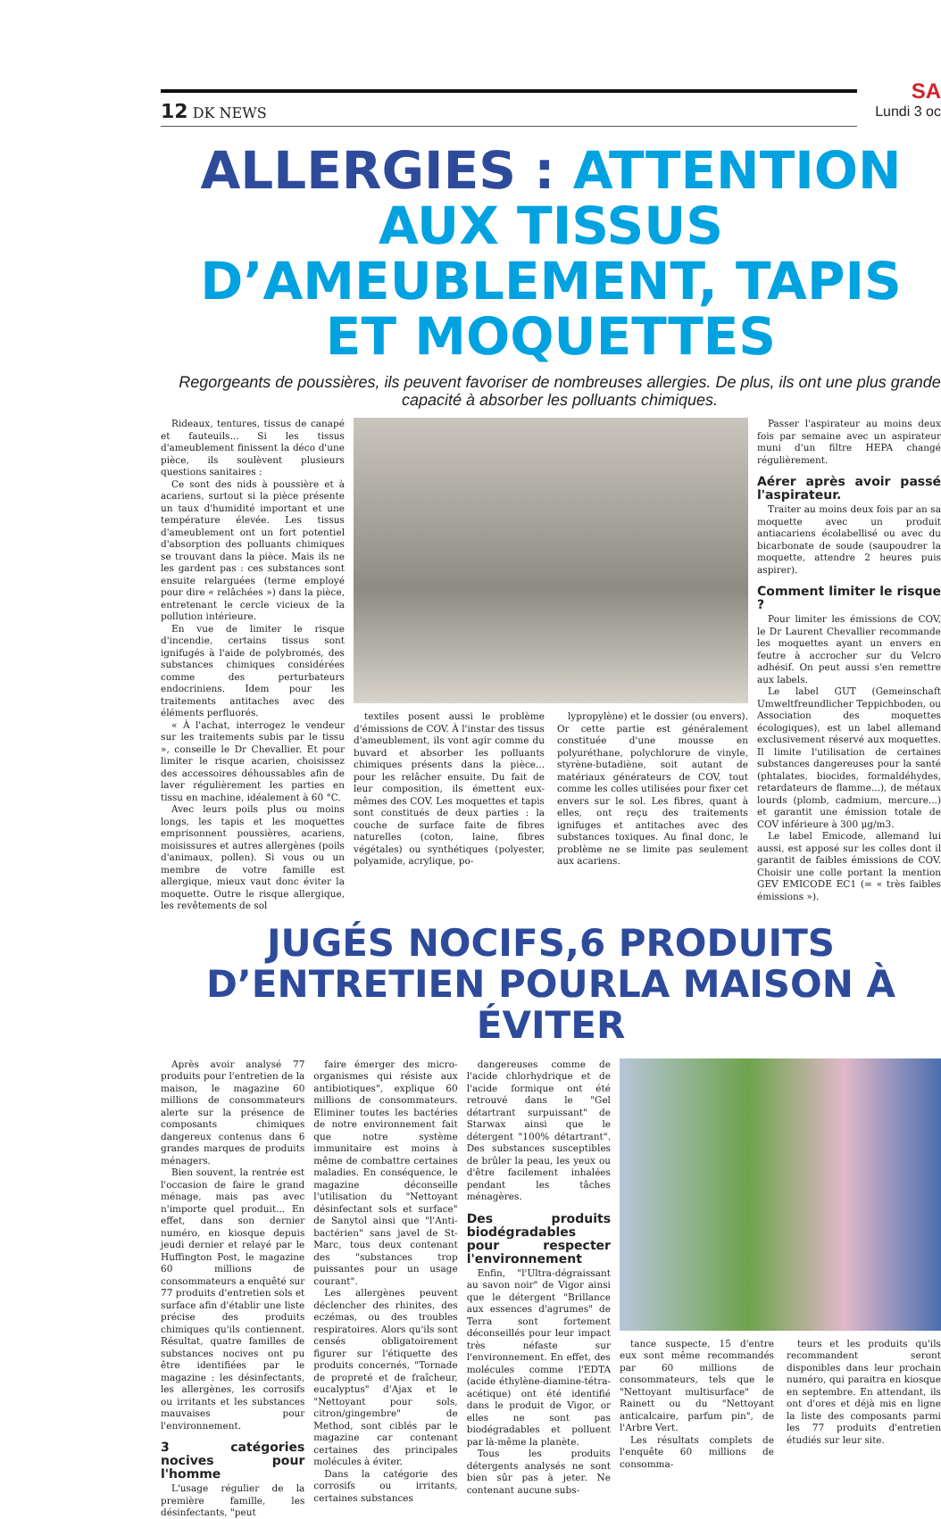12 DK NEWS
SA
Lundi 3 oc
ALLERGIES : ATTENTION AUX TISSUS D’AMEUBLEMENT, TAPIS ET MOQUETTES
Regorgeants de poussières, ils peuvent favoriser de nombreuses allergies. De plus, ils ont une plus grande capacité à absorber les polluants chimiques.
Rideaux, tentures, tissus de canapé et fauteuils... Si les tissus d'ameublement finissent la déco d'une pièce, ils soulèvent plusieurs questions sanitaires :
Ce sont des nids à poussière et à acariens, surtout si la pièce présente un taux d'humidité important et une température élevée. Les tissus d'ameublement ont un fort potentiel d'absorption des polluants chimiques se trouvant dans la pièce. Mais ils ne les gardent pas : ces substances sont ensuite relarguées (terme employé pour dire « relâchées ») dans la pièce, entretenant le cercle vicieux de la pollution intérieure.
En vue de limiter le risque d'incendie, certains tissus sont ignifugés à l'aide de polybromés, des substances chimiques considérées comme des perturbateurs endocriniens. Idem pour les traitements antitaches avec des éléments perfluorés.
« À l'achat, interrogez le vendeur sur les traitements subis par le tissu », conseille le Dr Chevallier. Et pour limiter le risque acarien, choisissez des accessoires déhoussables afin de laver régulièrement les parties en tissu en machine, idéalement à 60 °C.
Avec leurs poils plus ou moins longs, les tapis et les moquettes emprisonnent poussières, acariens, moisissures et autres allergènes (poils d'animaux, pollen). Si vous ou un membre de votre famille est allergique, mieux vaut donc éviter la moquette. Outre le risque allergique, les revêtements de sol
textiles posent aussi le problème d'émissions de COV. À l'instar des tissus d'ameublement, ils vont agir comme du buvard et absorber les polluants chimiques présents dans la pièce... pour les relâcher ensuite. Du fait de leur composition, ils émettent eux-mêmes des COV. Les moquettes et tapis sont constitués de deux parties : la couche de surface faite de fibres naturelles (coton, laine, fibres végétales) ou synthétiques (polyester, polyamide, acrylique, po-
lypropylène) et le dossier (ou envers). Or cette partie est généralement constituée d'une mousse en polyuréthane, polychlorure de vinyle, styrène-butadiène, soit autant de matériaux générateurs de COV, tout comme les colles utilisées pour fixer cet envers sur le sol. Les fibres, quant à elles, ont reçu des traitements ignifuges et antitaches avec des substances toxiques. Au final donc, le problème ne se limite pas seulement aux acariens.
Passer l'aspirateur au moins deux fois par semaine avec un aspirateur muni d'un filtre HEPA changé régulièrement.
Aérer après avoir passé l'aspirateur.
Traiter au moins deux fois par an sa moquette avec un produit antiacariens écolabellisé ou avec du bicarbonate de soude (saupoudrer la moquette, attendre 2 heures puis aspirer).
Comment limiter le risque ?
Pour limiter les émissions de COV, le Dr Laurent Chevallier recommande les moquettes ayant un envers en feutre à accrocher sur du Velcro adhésif. On peut aussi s'en remettre aux labels.
Le label GUT (Gemeinschaft Umweltfreundlicher Teppichboden, ou Association des moquettes écologiques), est un label allemand exclusivement réservé aux moquettes. Il limite l'utilisation de certaines substances dangereuses pour la santé (phtalates, biocides, formaldéhydes, retardateurs de flamme...), de métaux lourds (plomb, cadmium, mercure...) et garantit une émission totale de COV inférieure à 300 μg/m3.
Le label Emicode, allemand lui aussi, est apposé sur les colles dont il garantit de faibles émissions de COV. Choisir une colle portant la mention GEV EMICODE EC1 (= « très faibles émissions »).
JUGÉS NOCIFS,6 PRODUITS D’ENTRETIEN POURLA MAISON À ÉVITER
Après avoir analysé 77 produits pour l'entretien de la maison, le magazine 60 millions de consommateurs alerte sur la présence de composants chimiques dangereux contenus dans 6 grandes marques de produits ménagers.
Bien souvent, la rentrée est l'occasion de faire le grand ménage, mais pas avec n'importe quel produit... En effet, dans son dernier numéro, en kiosque depuis jeudi dernier et relayé par le Huffington Post, le magazine 60 millions de consommateurs a enquêté sur 77 produits d'entretien sols et surface afin d'établir une liste précise des produits chimiques qu'ils contiennent. Résultat, quatre familles de substances nocives ont pu être identifiées par le magazine : les désinfectants, les allergènes, les corrosifs ou irritants et les substances mauvaises pour l'environnement.
3 catégories nocives pour l'homme
L'usage régulier de la première famille, les désinfectants, "peut
faire émerger des micro-organismes qui résiste aux antibiotiques", explique 60 millions de consommateurs. Eliminer toutes les bactéries de notre environnement fait que notre système immunitaire est moins à même de combattre certaines maladies. En conséquence, le magazine déconseille l'utilisation du "Nettoyant désinfectant sols et surface" de Sanytol ainsi que "l'Anti-bactérien" sans javel de St-Marc, tous deux contenant des "substances trop puissantes pour un usage courant".
Les allergènes peuvent déclencher des rhinites, des eczémas, ou des troubles respiratoires. Alors qu'ils sont censés obligatoirement figurer sur l'étiquette des produits concernés, "Tornade de propreté et de fraîcheur, eucalyptus" d'Ajax et le "Nettoyant pour sols, citron/gingembre" de Method, sont ciblés par le magazine car contenant certaines des principales molécules à éviter.
Dans la catégorie des corrosifs ou irritants, certaines substances
dangereuses comme de l'acide chlorhydrique et de l'acide formique ont été retrouvé dans le "Gel détartrant surpuissant" de Starwax ainsi que le détergent "100% détartrant". Des substances susceptibles de brûler la peau, les yeux ou d'être facilement inhalées pendant les tâches ménagères.
Des produits biodégradables pour respecter l'environnement
Enfin, "l'Ultra-dégraissant au savon noir" de Vigor ainsi que le détergent "Brillance aux essences d'agrumes" de Terra sont fortement déconseillés pour leur impact très néfaste sur l'environnement. En effet, des molécules comme l'EDTA (acide éthylène-diamine-tétra-acétique) ont été identifié dans le produit de Vigor, or elles ne sont pas biodégradables et polluent par là-même la planète.
Tous les produits détergents analysés ne sont bien sûr pas à jeter. Ne contenant aucune subs-
tance suspecte, 15 d'entre eux sont même recommandés par 60 millions de consommateurs, tels que le "Nettoyant multisurface" de Rainett ou du "Nettoyant anticalcaire, parfum pin", de l'Arbre Vert.
Les résultats complets de l'enquête 60 millions de consomma-
teurs et les produits qu'ils recommandent seront disponibles dans leur prochain numéro, qui paraitra en kiosque en septembre. En attendant, ils ont d'ores et déjà mis en ligne la liste des composants parmi les 77 produits d'entretien étudiés sur leur site.